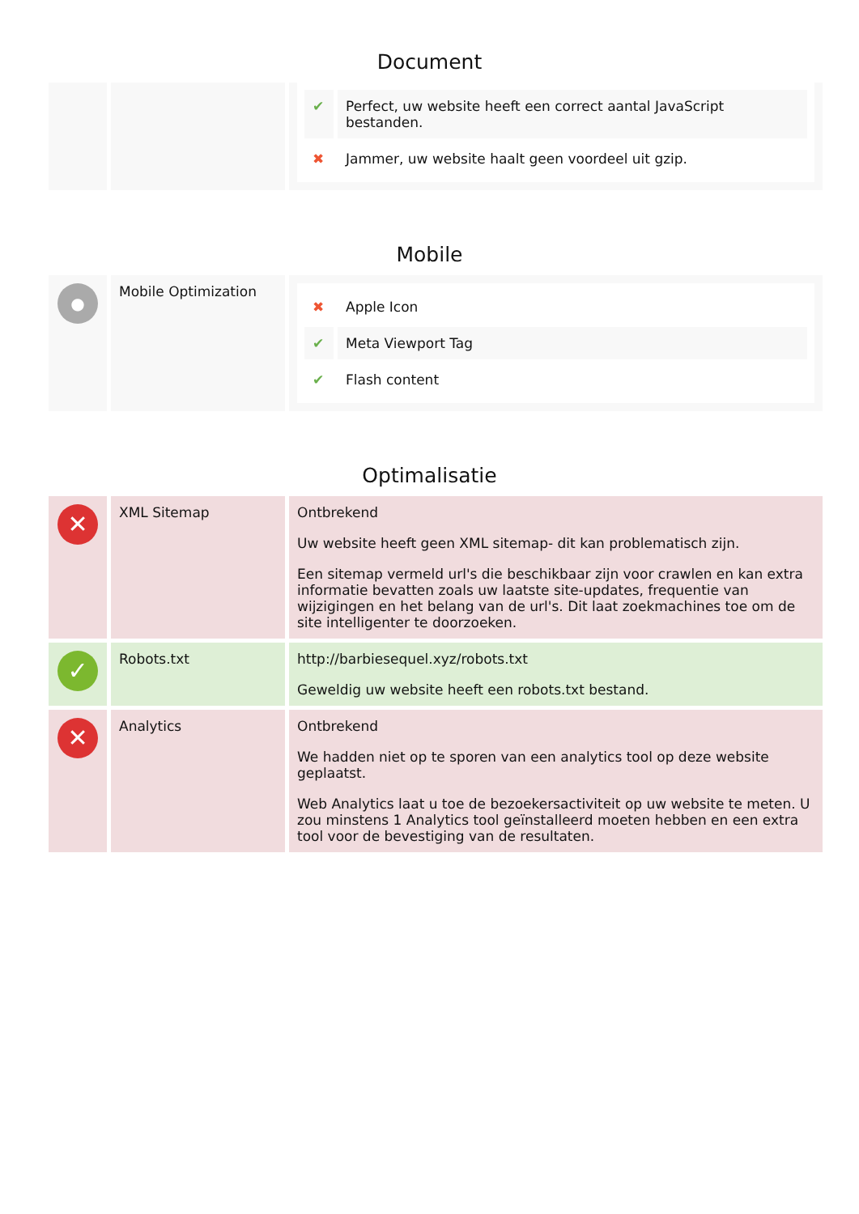Document
| | | / ✔ / Perfect, uw website heeft een correct aantal JavaScript bestanden. / / ✖ / Jammer, uw website haalt geen voordeel uit gzip. / |
Mobile
| ● | Mobile Optimization | / ✖ / Apple Icon / / ✔ / Meta Viewport Tag / / ✔ / Flash content / |
Optimalisatie
| ✕ | XML Sitemap | Ontbrekend Uw website heeft geen XML sitemap- dit kan problematisch zijn. Een sitemap vermeld url's die beschikbaar zijn voor crawlen en kan extra informatie bevatten zoals uw laatste site-updates, frequentie van wijzigingen en het belang van de url's. Dit laat zoekmachines toe om de site intelligenter te doorzoeken. |
| ✓ | Robots.txt | http://barbiesequel.xyz/robots.txt Geweldig uw website heeft een robots.txt bestand. |
| ✕ | Analytics | Ontbrekend We hadden niet op te sporen van een analytics tool op deze website geplaatst. Web Analytics laat u toe de bezoekersactiviteit op uw website te meten. U zou minstens 1 Analytics tool geïnstalleerd moeten hebben en een extra tool voor de bevestiging van de resultaten. |